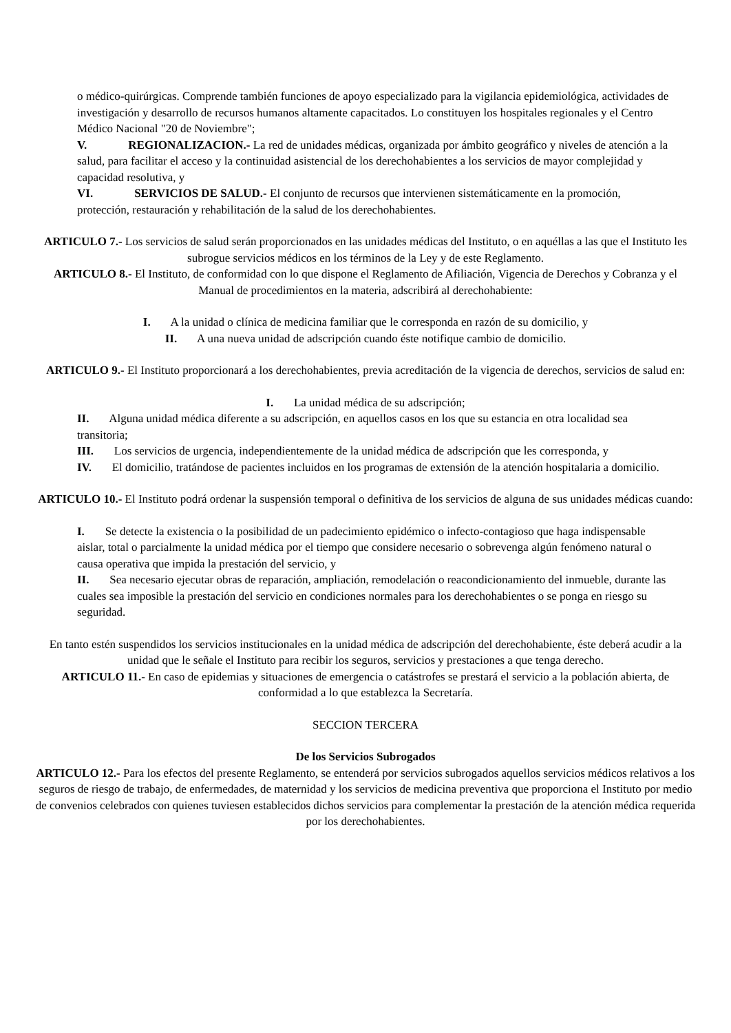o médico-quirúrgicas. Comprende también funciones de apoyo especializado para la vigilancia epidemiológica, actividades de investigación y desarrollo de recursos humanos altamente capacitados. Lo constituyen los hospitales regionales y el Centro Médico Nacional "20 de Noviembre";
V. REGIONALIZACION.- La red de unidades médicas, organizada por ámbito geográfico y niveles de atención a la salud, para facilitar el acceso y la continuidad asistencial de los derechohabientes a los servicios de mayor complejidad y capacidad resolutiva, y
VI. SERVICIOS DE SALUD.- El conjunto de recursos que intervienen sistemáticamente en la promoción, protección, restauración y rehabilitación de la salud de los derechohabientes.
ARTICULO 7.- Los servicios de salud serán proporcionados en las unidades médicas del Instituto, o en aquéllas a las que el Instituto les subrogue servicios médicos en los términos de la Ley y de este Reglamento.
ARTICULO 8.- El Instituto, de conformidad con lo que dispone el Reglamento de Afiliación, Vigencia de Derechos y Cobranza y el Manual de procedimientos en la materia, adscribirá al derechohabiente:
I. A la unidad o clínica de medicina familiar que le corresponda en razón de su domicilio, y
II. A una nueva unidad de adscripción cuando éste notifique cambio de domicilio.
ARTICULO 9.- El Instituto proporcionará a los derechohabientes, previa acreditación de la vigencia de derechos, servicios de salud en:
I. La unidad médica de su adscripción;
II. Alguna unidad médica diferente a su adscripción, en aquellos casos en los que su estancia en otra localidad sea transitoria;
III. Los servicios de urgencia, independientemente de la unidad médica de adscripción que les corresponda, y
IV. El domicilio, tratándose de pacientes incluidos en los programas de extensión de la atención hospitalaria a domicilio.
ARTICULO 10.- El Instituto podrá ordenar la suspensión temporal o definitiva de los servicios de alguna de sus unidades médicas cuando:
I. Se detecte la existencia o la posibilidad de un padecimiento epidémico o infecto-contagioso que haga indispensable aislar, total o parcialmente la unidad médica por el tiempo que considere necesario o sobrevenga algún fenómeno natural o causa operativa que impida la prestación del servicio, y
II. Sea necesario ejecutar obras de reparación, ampliación, remodelación o reacondicionamiento del inmueble, durante las cuales sea imposible la prestación del servicio en condiciones normales para los derechohabientes o se ponga en riesgo su seguridad.
En tanto estén suspendidos los servicios institucionales en la unidad médica de adscripción del derechohabiente, éste deberá acudir a la unidad que le señale el Instituto para recibir los seguros, servicios y prestaciones a que tenga derecho.
ARTICULO 11.- En caso de epidemias y situaciones de emergencia o catástrofes se prestará el servicio a la población abierta, de conformidad a lo que establezca la Secretaría.
SECCION TERCERA
De los Servicios Subrogados
ARTICULO 12.- Para los efectos del presente Reglamento, se entenderá por servicios subrogados aquellos servicios médicos relativos a los seguros de riesgo de trabajo, de enfermedades, de maternidad y los servicios de medicina preventiva que proporciona el Instituto por medio de convenios celebrados con quienes tuviesen establecidos dichos servicios para complementar la prestación de la atención médica requerida por los derechohabientes.